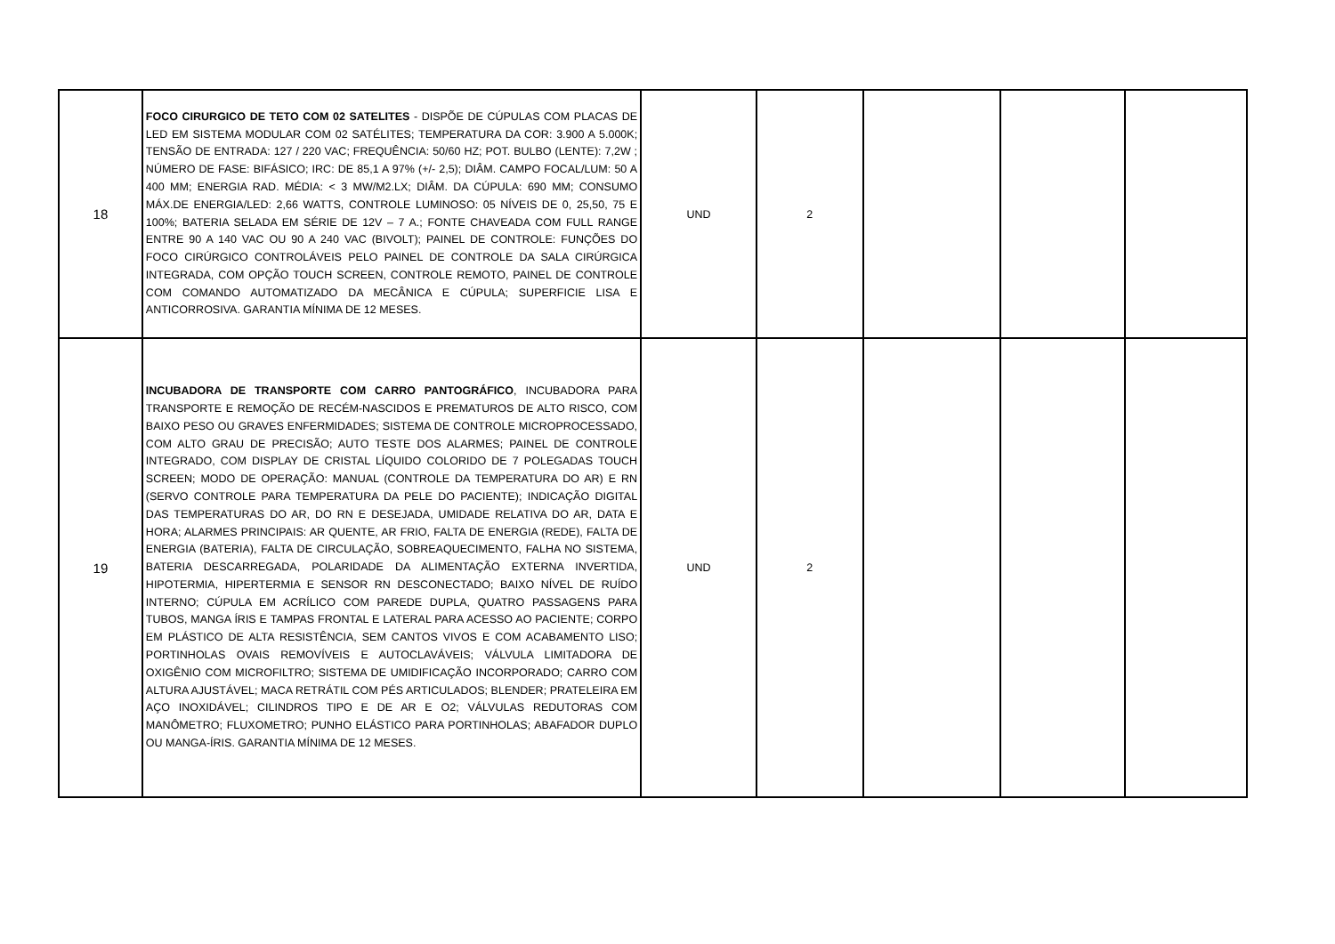| 18 | FOCO CIRURGICO DE TETO COM 02 SATELITES - DISPÕE DE CÚPULAS COM PLACAS DE LED EM SISTEMA MODULAR COM 02 SATÉLITES; TEMPERATURA DA COR: 3.900 A 5.000K; TENSÃO DE ENTRADA: 127 / 220 VAC; FREQUÊNCIA: 50/60 HZ; POT. BULBO (LENTE): 7,2W ; NÚMERO DE FASE: BIFÁSICO; IRC: DE 85,1 A 97% (+/- 2,5); DIÂM. CAMPO FOCAL/LUM: 50 A 400 MM; ENERGIA RAD. MÉDIA: < 3 MW/M2.LX; DIÂM. DA CÚPULA: 690 MM; CONSUMO MÁX.DE ENERGIA/LED: 2,66 WATTS, CONTROLE LUMINOSO: 05 NÍVEIS DE 0, 25,50, 75 E 100%; BATERIA SELADA EM SÉRIE DE 12V – 7 A.; FONTE CHAVEADA COM FULL RANGE ENTRE 90 A 140 VAC OU 90 A 240 VAC (BIVOLT); PAINEL DE CONTROLE: FUNÇÕES DO FOCO CIRÚRGICO CONTROLÁVEIS PELO PAINEL DE CONTROLE DA SALA CIRÚRGICA INTEGRADA, COM OPÇÃO TOUCH SCREEN, CONTROLE REMOTO, PAINEL DE CONTROLE COM COMANDO AUTOMATIZADO DA MECÂNICA E CÚPULA; SUPERFICIE LISA E ANTICORROSIVA. GARANTIA MÍNIMA DE 12 MESES. | UND | 2 | | | |
| 19 | INCUBADORA DE TRANSPORTE COM CARRO PANTOGRÁFICO , INCUBADORA PARA TRANSPORTE E REMOÇÃO DE RECÉM-NASCIDOS E PREMATUROS DE ALTO RISCO, COM BAIXO PESO OU GRAVES ENFERMIDADES; SISTEMA DE CONTROLE MICROPROCESSADO, COM ALTO GRAU DE PRECISÃO; AUTO TESTE DOS ALARMES; PAINEL DE CONTROLE INTEGRADO, COM DISPLAY DE CRISTAL LÍQUIDO COLORIDO DE 7 POLEGADAS TOUCH SCREEN; MODO DE OPERAÇÃO: MANUAL (CONTROLE DA TEMPERATURA DO AR) E RN (SERVO CONTROLE PARA TEMPERATURA DA PELE DO PACIENTE); INDICAÇÃO DIGITAL DAS TEMPERATURAS DO AR, DO RN E DESEJADA, UMIDADE RELATIVA DO AR, DATA E HORA; ALARMES PRINCIPAIS: AR QUENTE, AR FRIO, FALTA DE ENERGIA (REDE), FALTA DE ENERGIA (BATERIA), FALTA DE CIRCULAÇÃO, SOBREAQUECIMENTO, FALHA NO SISTEMA, BATERIA DESCARREGADA, POLARIDADE DA ALIMENTAÇÃO EXTERNA INVERTIDA, HIPOTERMIA, HIPERTERMIA E SENSOR RN DESCONECTADO; BAIXO NÍVEL DE RUÍDO INTERNO; CÚPULA EM ACRÍLICO COM PAREDE DUPLA, QUATRO PASSAGENS PARA TUBOS, MANGA ÍRIS E TAMPAS FRONTAL E LATERAL PARA ACESSO AO PACIENTE; CORPO EM PLÁSTICO DE ALTA RESISTÊNCIA, SEM CANTOS VIVOS E COM ACABAMENTO LISO; PORTINHOLAS OVAIS REMOVÍVEIS E AUTOCLAVÁVEIS; VÁLVULA LIMITADORA DE OXIGÊNIO COM MICROFILTRO; SISTEMA DE UMIDIFICAÇÃO INCORPORADO; CARRO COM ALTURA AJUSTÁVEL; MACA RETRÁTIL COM PÉS ARTICULADOS; BLENDER; PRATELEIRA EM AÇO INOXIDÁVEL; CILINDROS TIPO E DE AR E O2; VÁLVULAS REDUTORAS COM MANÔMETRO; FLUXOMETRO; PUNHO ELÁSTICO PARA PORTINHOLAS; ABAFADOR DUPLO OU MANGA-ÍRIS. GARANTIA MÍNIMA DE 12 MESES. | UND | 2 | | | |